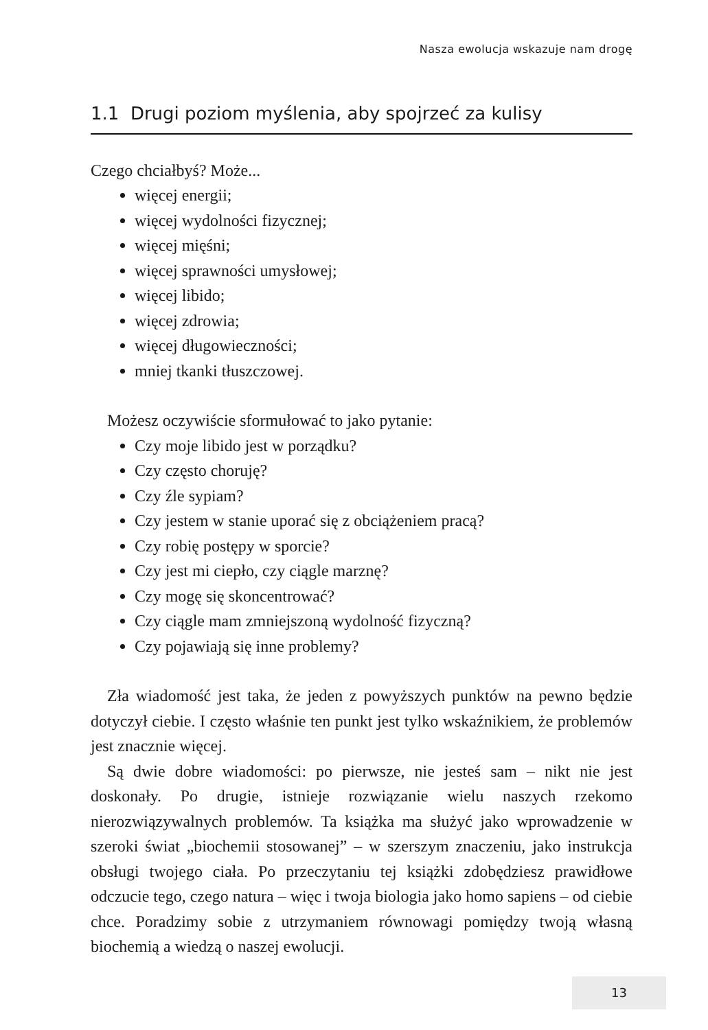Nasza ewolucja wskazuje nam drogę
1.1 Drugi poziom myślenia, aby spojrzeć za kulisy
Czego chciałbyś? Może...
więcej energii;
więcej wydolności fizycznej;
więcej mięśni;
więcej sprawności umysłowej;
więcej libido;
więcej zdrowia;
więcej długowieczności;
mniej tkanki tłuszczowej.
Możesz oczywiście sformułować to jako pytanie:
Czy moje libido jest w porządku?
Czy często choruję?
Czy źle sypiam?
Czy jestem w stanie uporać się z obciążeniem pracą?
Czy robię postępy w sporcie?
Czy jest mi ciepło, czy ciągle marznę?
Czy mogę się skoncentrować?
Czy ciągle mam zmniejszoną wydolność fizyczną?
Czy pojawiają się inne problemy?
Zła wiadomość jest taka, że jeden z powyższych punktów na pewno będzie dotyczył ciebie. I często właśnie ten punkt jest tylko wskaźnikiem, że problemów jest znacznie więcej.
Są dwie dobre wiadomości: po pierwsze, nie jesteś sam – nikt nie jest doskonały. Po drugie, istnieje rozwiązanie wielu naszych rzekomo nierozwiązywalnych problemów. Ta książka ma służyć jako wprowadzenie w szeroki świat „biochemii stosowanej” – w szerszym znaczeniu, jako instrukcja obsługi twojego ciała. Po przeczytaniu tej książki zdobędziesz prawidłowe odczucie tego, czego natura – więc i twoja biologia jako homo sapiens – od ciebie chce. Poradzimy sobie z utrzymaniem równowagi pomiędzy twoją własną biochemią a wiedzą o naszej ewolucji.
13